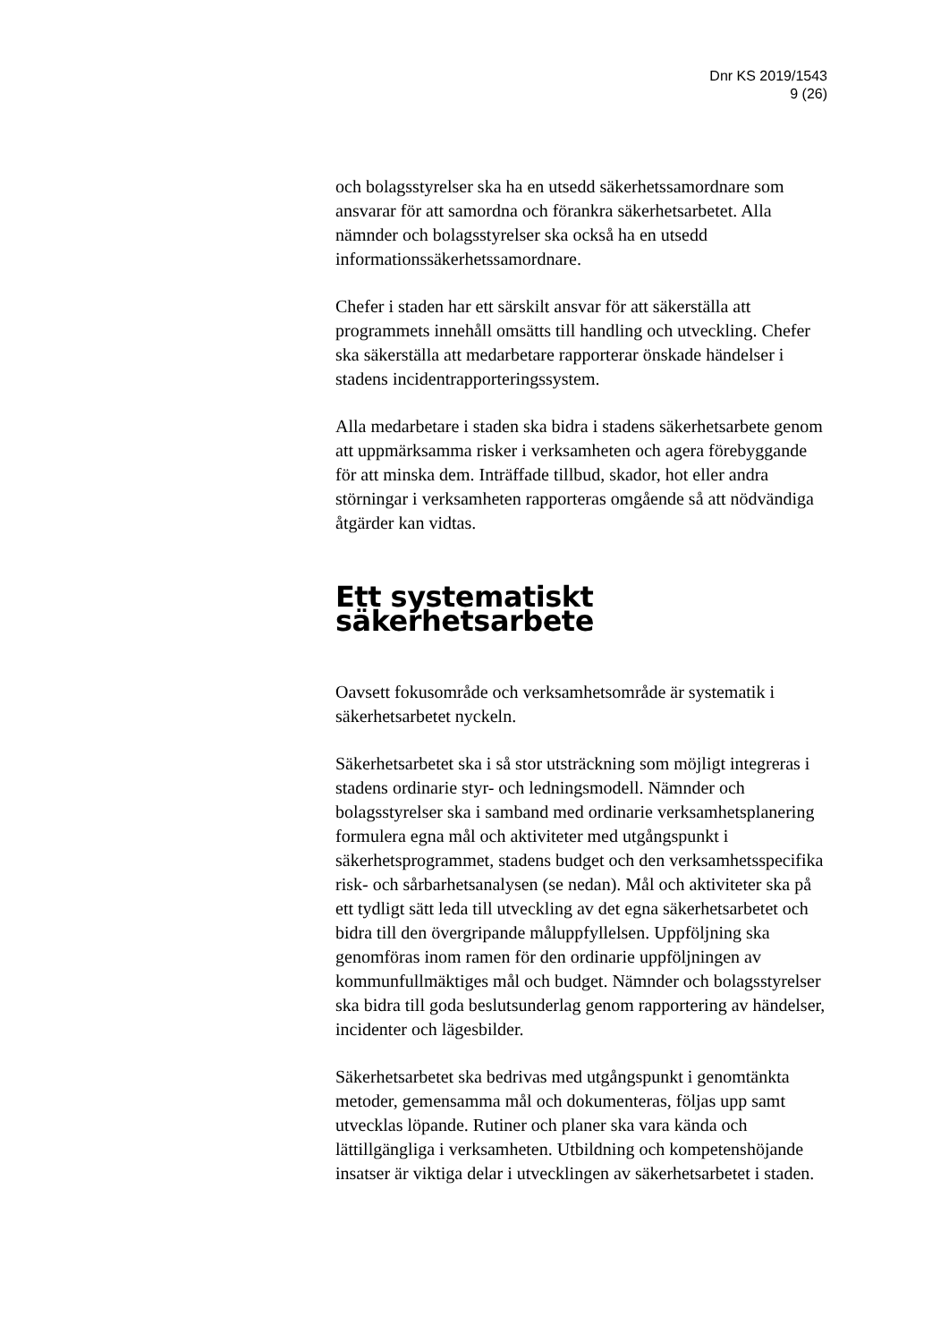Dnr KS 2019/1543
9 (26)
och bolagsstyrelser ska ha en utsedd säkerhetssamordnare som ansvarar för att samordna och förankra säkerhetsarbetet. Alla nämnder och bolagsstyrelser ska också ha en utsedd informationssäkerhetssamordnare.
Chefer i staden har ett särskilt ansvar för att säkerställa att programmets innehåll omsätts till handling och utveckling. Chefer ska säkerställa att medarbetare rapporterar önskade händelser i stadens incidentrapporteringssystem.
Alla medarbetare i staden ska bidra i stadens säkerhetsarbete genom att uppmärksamma risker i verksamheten och agera förebyggande för att minska dem. Inträffade tillbud, skador, hot eller andra störningar i verksamheten rapporteras omgående så att nödvändiga åtgärder kan vidtas.
Ett systematiskt säkerhetsarbete
Oavsett fokusområde och verksamhetsområde är systematik i säkerhetsarbetet nyckeln.
Säkerhetsarbetet ska i så stor utsträckning som möjligt integreras i stadens ordinarie styr- och ledningsmodell. Nämnder och bolagsstyrelser ska i samband med ordinarie verksamhetsplanering formulera egna mål och aktiviteter med utgångspunkt i säkerhetsprogrammet, stadens budget och den verksamhetsspecifika risk- och sårbarhetsanalysen (se nedan). Mål och aktiviteter ska på ett tydligt sätt leda till utveckling av det egna säkerhetsarbetet och bidra till den övergripande måluppfyllelsen. Uppföljning ska genomföras inom ramen för den ordinarie uppföljningen av kommunfullmäktiges mål och budget. Nämnder och bolagsstyrelser ska bidra till goda beslutsunderlag genom rapportering av händelser, incidenter och lägesbilder.
Säkerhetsarbetet ska bedrivas med utgångspunkt i genomtänkta metoder, gemensamma mål och dokumenteras, följas upp samt utvecklas löpande. Rutiner och planer ska vara kända och lättillgängliga i verksamheten. Utbildning och kompetenshöjande insatser är viktiga delar i utvecklingen av säkerhetsarbetet i staden.